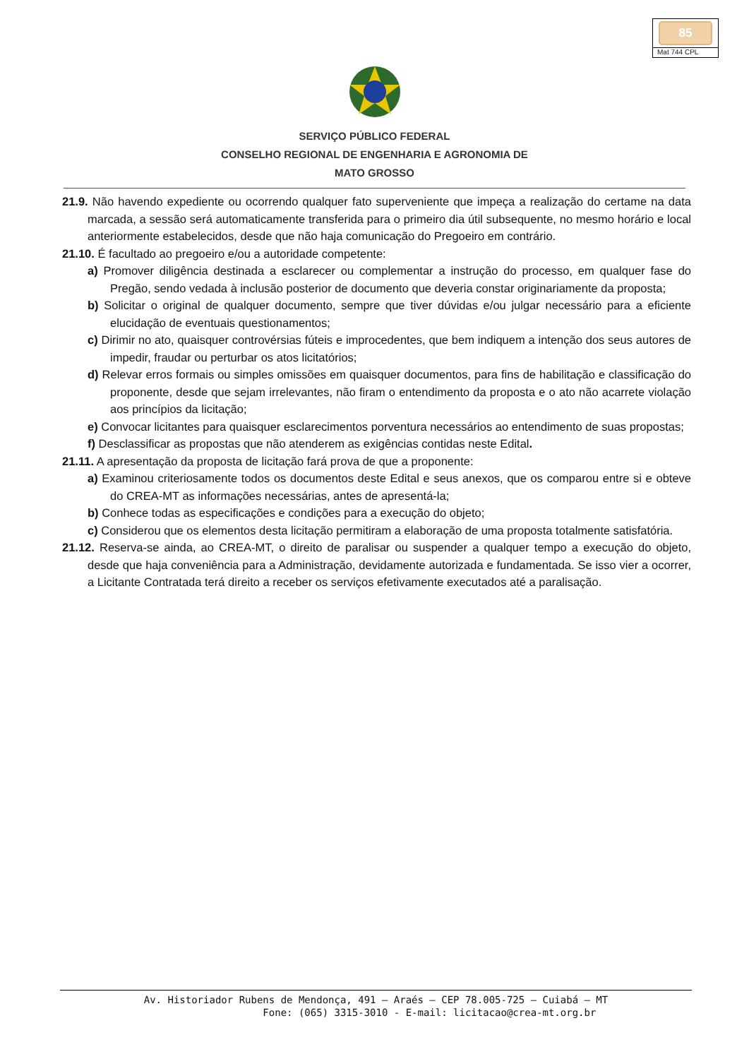85
Mat 744 CPL
SERVIÇO PÚBLICO FEDERAL
CONSELHO REGIONAL DE ENGENHARIA E AGRONOMIA DE
MATO GROSSO
21.9. Não havendo expediente ou ocorrendo qualquer fato superveniente que impeça a realização do certame na data marcada, a sessão será automaticamente transferida para o primeiro dia útil subsequente, no mesmo horário e local anteriormente estabelecidos, desde que não haja comunicação do Pregoeiro em contrário.
21.10. É facultado ao pregoeiro e/ou a autoridade competente:
a) Promover diligência destinada a esclarecer ou complementar a instrução do processo, em qualquer fase do Pregão, sendo vedada à inclusão posterior de documento que deveria constar originariamente da proposta;
b) Solicitar o original de qualquer documento, sempre que tiver dúvidas e/ou julgar necessário para a eficiente elucidação de eventuais questionamentos;
c) Dirimir no ato, quaisquer controvérsias fúteis e improcedentes, que bem indiquem a intenção dos seus autores de impedir, fraudar ou perturbar os atos licitatórios;
d) Relevar erros formais ou simples omissões em quaisquer documentos, para fins de habilitação e classificação do proponente, desde que sejam irrelevantes, não firam o entendimento da proposta e o ato não acarrete violação aos princípios da licitação;
e) Convocar licitantes para quaisquer esclarecimentos porventura necessários ao entendimento de suas propostas;
f) Desclassificar as propostas que não atenderem as exigências contidas neste Edital.
21.11. A apresentação da proposta de licitação fará prova de que a proponente:
a) Examinou criteriosamente todos os documentos deste Edital e seus anexos, que os comparou entre si e obteve do CREA-MT as informações necessárias, antes de apresentá-la;
b) Conhece todas as especificações e condições para a execução do objeto;
c) Considerou que os elementos desta licitação permitiram a elaboração de uma proposta totalmente satisfatória.
21.12. Reserva-se ainda, ao CREA-MT, o direito de paralisar ou suspender a qualquer tempo a execução do objeto, desde que haja conveniência para a Administração, devidamente autorizada e fundamentada. Se isso vier a ocorrer, a Licitante Contratada terá direito a receber os serviços efetivamente executados até a paralisação.
Av. Historiador Rubens de Mendonça, 491 – Araés – CEP 78.005-725 – Cuiabá – MT
Fone: (065) 3315-3010 - E-mail: licitacao@crea-mt.org.br